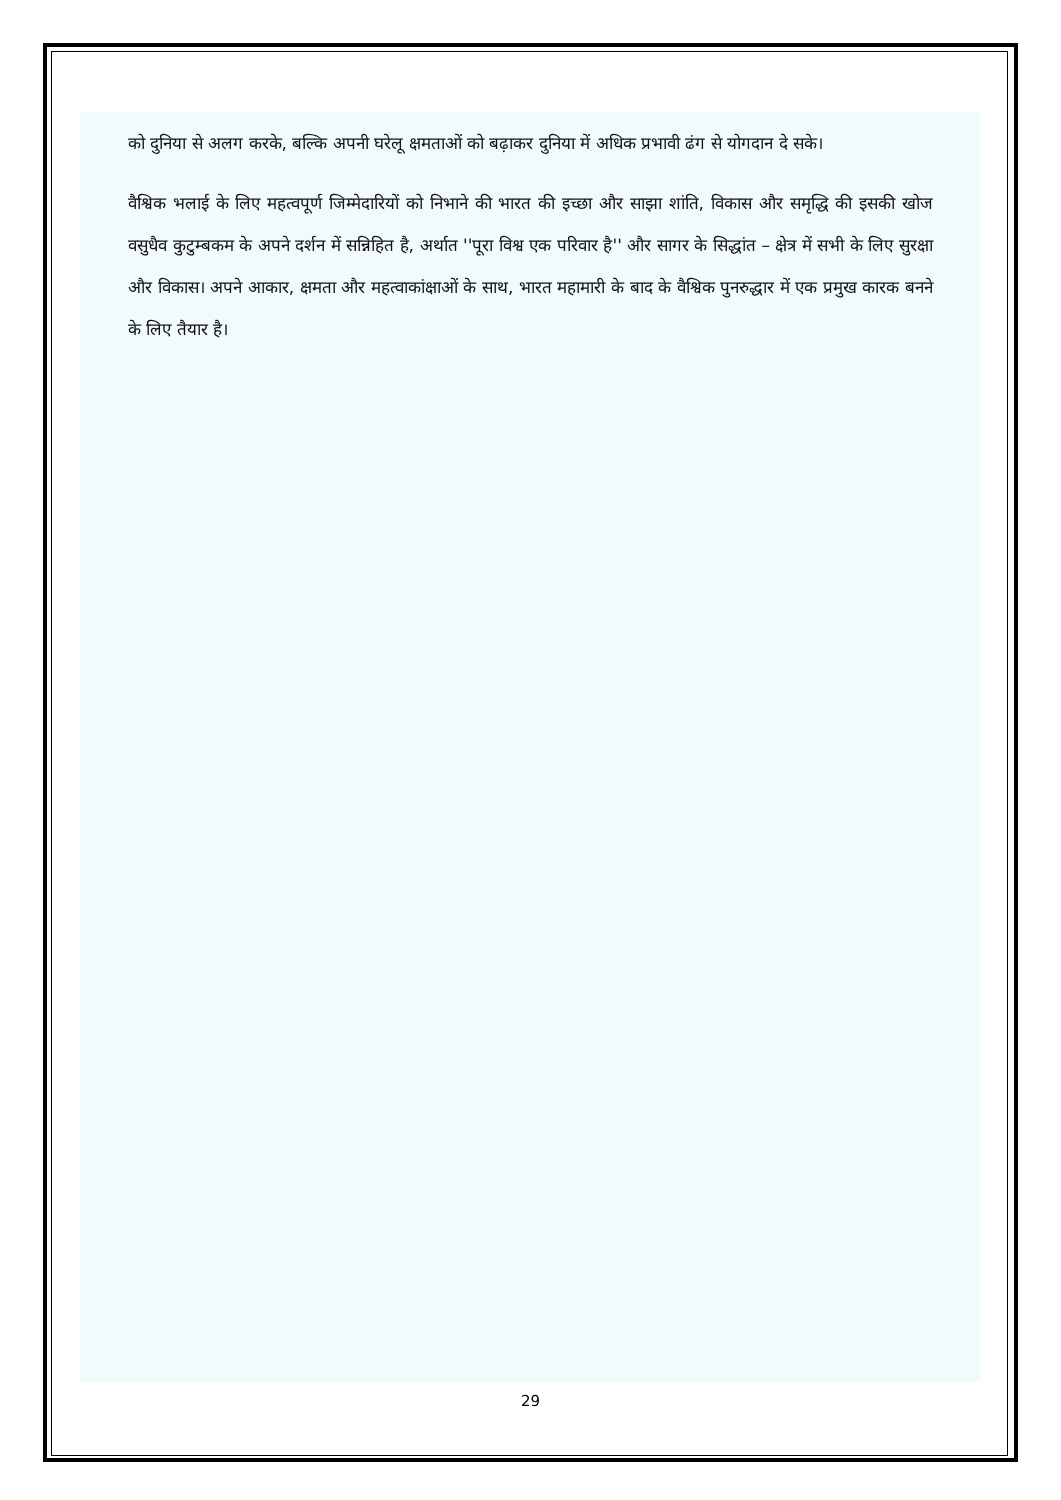को दुनिया से अलग करके, बल्कि अपनी घरेलू क्षमताओं को बढ़ाकर दुनिया में अधिक प्रभावी ढंग से योगदान दे सके।
वैश्विक भलाई के लिए महत्वपूर्ण जिम्मेदारियों को निभाने की भारत की इच्छा और साझा शांति, विकास और समृद्धि की इसकी खोज वसुधैव कुटुम्बकम के अपने दर्शन में सन्निहित है, अर्थात ''पूरा विश्व एक परिवार है'' और सागर के सिद्धांत – क्षेत्र में सभी के लिए सुरक्षा और विकास। अपने आकार, क्षमता और महत्वाकांक्षाओं के साथ, भारत महामारी के बाद के वैश्विक पुनरुद्धार में एक प्रमुख कारक बनने के लिए तैयार है।
29